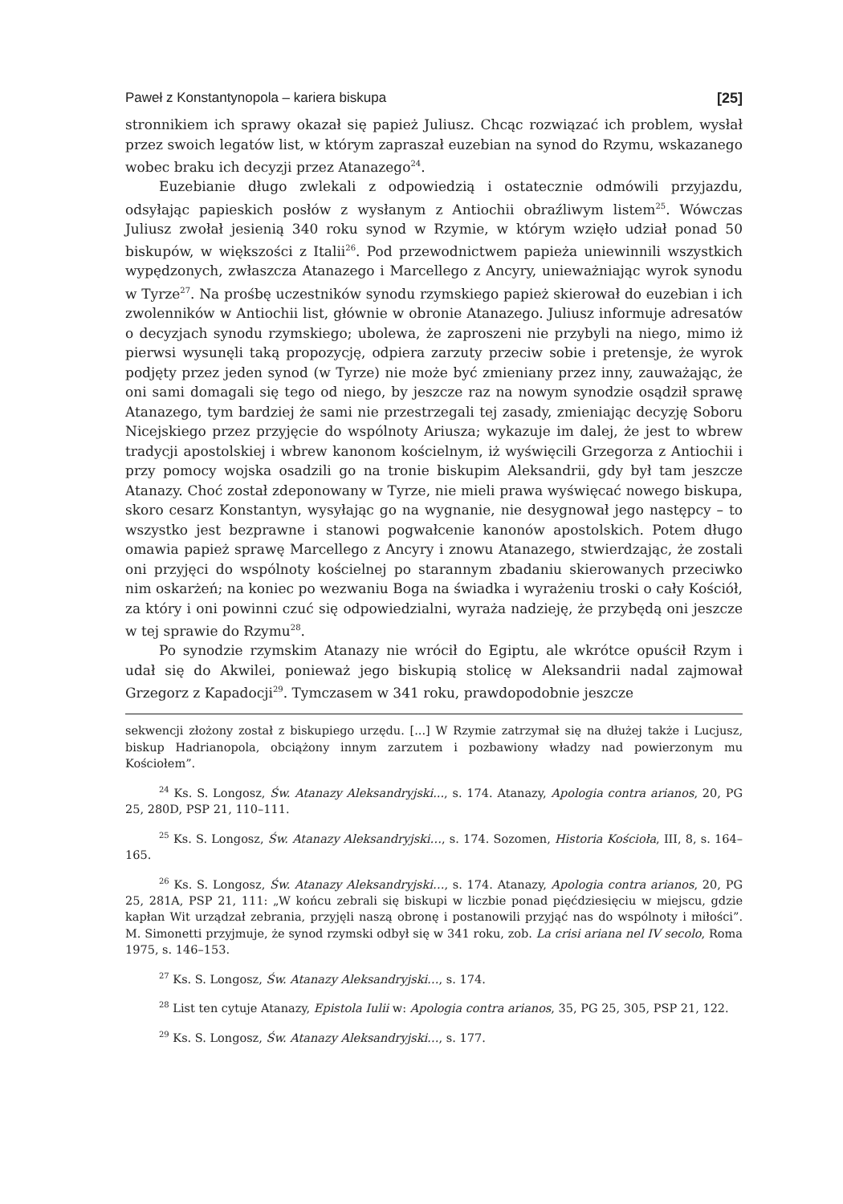Paweł z Konstantynopola – kariera biskupa [25]
stronnikiem ich sprawy okazał się papież Juliusz. Chcąc rozwiązać ich problem, wysłał przez swoich legatów list, w którym zapraszał euzebian na synod do Rzymu, wskazanego wobec braku ich decyzji przez Atanazego<sup>24</sup>.
Euzebianie długo zwlekali z odpowiedzią i ostatecznie odmówili przyjazdu, odsyłając papieskich posłów z wysłanym z Antiochii obraźliwym listem<sup>25</sup>. Wówczas Juliusz zwołał jesienią 340 roku synod w Rzymie, w którym wzięło udział ponad 50 biskupów, w większości z Italii<sup>26</sup>. Pod przewodnictwem papieża uniewinnili wszystkich wypędzonych, zwłaszcza Atanazego i Marcellego z Ancyry, unieważniając wyrok synodu w Tyrze<sup>27</sup>. Na prośbę uczestników synodu rzymskiego papież skierował do euzebian i ich zwolenników w Antiochii list, głównie w obronie Atanazego. Juliusz informuje adresatów o decyzjach synodu rzymskiego; ubolewa, że zaproszeni nie przybyli na niego, mimo iż pierwsi wysunęli taką propozycję, odpiera zarzuty przeciw sobie i pretensje, że wyrok podjęty przez jeden synod (w Tyrze) nie może być zmieniany przez inny, zauważając, że oni sami domagali się tego od niego, by jeszcze raz na nowym synodzie osądził sprawę Atanazego, tym bardziej że sami nie przestrzegali tej zasady, zmieniając decyzję Soboru Nicejskiego przez przyjęcie do wspólnoty Ariusza; wykazuje im dalej, że jest to wbrew tradycji apostolskiej i wbrew kanonom kościelnym, iż wyświęcili Grzegorza z Antiochii i przy pomocy wojska osadzili go na tronie biskupim Aleksandrii, gdy był tam jeszcze Atanazy. Choć został zdeponowany w Tyrze, nie mieli prawa wyświęcać nowego biskupa, skoro cesarz Konstantyn, wysyłając go na wygnanie, nie desygnował jego następcy – to wszystko jest bezprawne i stanowi pogwałcenie kanonów apostolskich. Potem długo omawia papież sprawę Marcellego z Ancyry i znowu Atanazego, stwierdzając, że zostali oni przyjęci do wspólnoty kościelnej po starannym zbadaniu skierowanych przeciwko nim oskarżeń; na koniec po wezwaniu Boga na świadka i wyrażeniu troski o cały Kościół, za który i oni powinni czuć się odpowiedzialni, wyraża nadzieję, że przybędą oni jeszcze w tej sprawie do Rzymu<sup>28</sup>.
Po synodzie rzymskim Atanazy nie wrócił do Egiptu, ale wkrótce opuścił Rzym i udał się do Akwilei, ponieważ jego biskupią stolicę w Aleksandrii nadal zajmował Grzegorz z Kapadocji<sup>29</sup>. Tymczasem w 341 roku, prawdopodobnie jeszcze
sekwencji złożony został z biskupiego urzędu. [...] W Rzymie zatrzymał się na dłużej także i Lucjusz, biskup Hadrianopola, obciążony innym zarzutem i pozbawiony władzy nad powierzonym mu Kościołem”.
<sup>24</sup> Ks. S. Longosz, Św. Atanazy Aleksandryjski..., s. 174. Atanazy, Apologia contra arianos, 20, PG 25, 280D, PSP 21, 110–111.
<sup>25</sup> Ks. S. Longosz, Św. Atanazy Aleksandryjski…, s. 174. Sozomen, Historia Kościoła, III, 8, s. 164–165.
<sup>26</sup> Ks. S. Longosz, Św. Atanazy Aleksandryjski…, s. 174. Atanazy, Apologia contra arianos, 20, PG 25, 281A, PSP 21, 111: „W końcu zebrali się biskupi w liczbie ponad pięćdziesięciu w miejscu, gdzie kapłan Wit urządzał zebrania, przyjęli naszą obronę i postanowili przyjąć nas do wspólnoty i miłości”. M. Simonetti przyjmuje, że synod rzymski odbył się w 341 roku, zob. La crisi ariana nel IV secolo, Roma 1975, s. 146–153.
<sup>27</sup> Ks. S. Longosz, Św. Atanazy Aleksandryjski…, s. 174.
<sup>28</sup> List ten cytuje Atanazy, Epistola Iulii w: Apologia contra arianos, 35, PG 25, 305, PSP 21, 122.
<sup>29</sup> Ks. S. Longosz, Św. Atanazy Aleksandryjski…, s. 177.